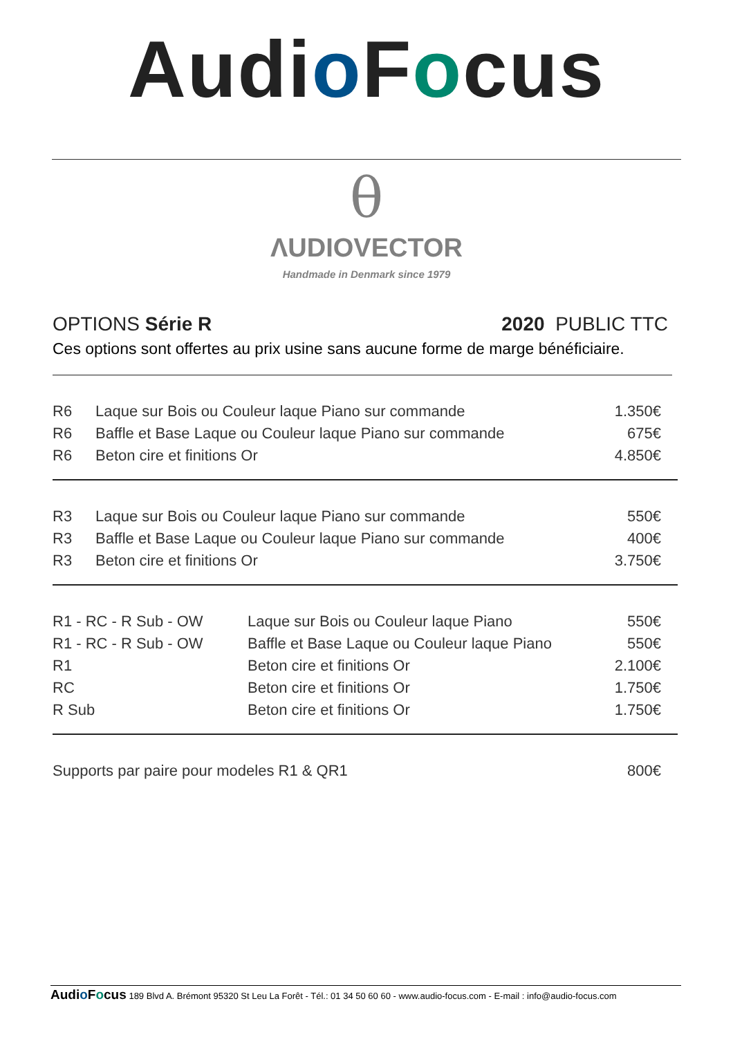Audio Focus
θ
ΛUDIOVECTOR
Handmade in Denmark since 1979
OPTIONS Série R 2020 PUBLIC TTC
Ces options sont offertes au prix usine sans aucune forme de marge bénéficiaire.
| R6 | Laque sur Bois ou Couleur laque Piano sur commande | 1.350€ |
| R6 | Baffle et Base Laque ou Couleur laque Piano sur commande | 675€ |
| R6 | Beton cire et finitions Or | 4.850€ |
| R3 | Laque sur Bois ou Couleur laque Piano sur commande | 550€ |
| R3 | Baffle et Base Laque ou Couleur laque Piano sur commande | 400€ |
| R3 | Beton cire et finitions Or | 3.750€ |
| R1 - RC - R Sub - OW | Laque sur Bois ou Couleur laque Piano | 550€ |
| R1 - RC - R Sub - OW | Baffle et Base Laque ou Couleur laque Piano | 550€ |
| R1 | Beton cire et finitions Or | 2.100€ |
| RC | Beton cire et finitions Or | 1.750€ |
| R Sub | Beton cire et finitions Or | 1.750€ |
| Supports par paire pour modeles R1 & QR1 | 800€ |
Audio Focus 189 Blvd A. Brémont 95320 St Leu La Forêt - Tél.: 01 34 50 60 60 - www.audio-focus.com - E-mail : info@audio-focus.com